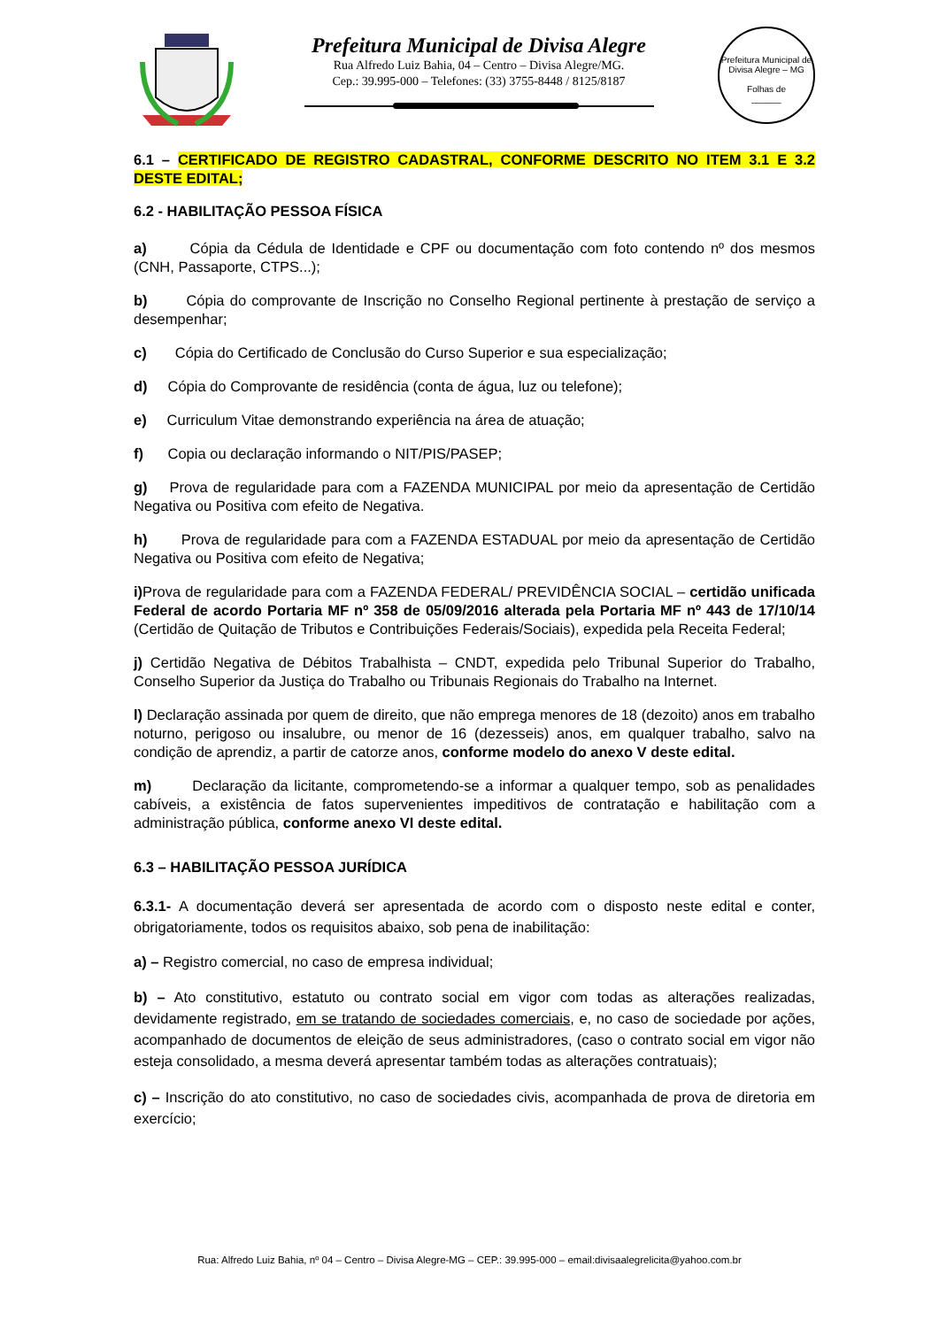Prefeitura Municipal de Divisa Alegre
Rua Alfredo Luiz Bahia, 04 – Centro – Divisa Alegre/MG.
Cep.: 39.995-000 – Telefones: (33) 3755-8448 / 8125/8187
Prefeitura Municipal de Divisa Alegre – MG
Folhas de
______
6.1 – CERTIFICADO DE REGISTRO CADASTRAL, CONFORME DESCRITO NO ITEM 3.1 E 3.2 DESTE EDITAL;
6.2 - HABILITAÇÃO PESSOA FÍSICA
a) Cópia da Cédula de Identidade e CPF ou documentação com foto contendo nº dos mesmos (CNH, Passaporte, CTPS...);
b) Cópia do comprovante de Inscrição no Conselho Regional pertinente à prestação de serviço a desempenhar;
c) Cópia do Certificado de Conclusão do Curso Superior e sua especialização;
d) Cópia do Comprovante de residência (conta de água, luz ou telefone);
e) Curriculum Vitae demonstrando experiência na área de atuação;
f) Copia ou declaração informando o NIT/PIS/PASEP;
g) Prova de regularidade para com a FAZENDA MUNICIPAL por meio da apresentação de Certidão Negativa ou Positiva com efeito de Negativa.
h) Prova de regularidade para com a FAZENDA ESTADUAL por meio da apresentação de Certidão Negativa ou Positiva com efeito de Negativa;
i) Prova de regularidade para com a FAZENDA FEDERAL/ PREVIDÊNCIA SOCIAL – certidão unificada Federal de acordo Portaria MF nº 358 de 05/09/2016 alterada pela Portaria MF nº 443 de 17/10/14 (Certidão de Quitação de Tributos e Contribuições Federais/Sociais), expedida pela Receita Federal;
j) Certidão Negativa de Débitos Trabalhista – CNDT, expedida pelo Tribunal Superior do Trabalho, Conselho Superior da Justiça do Trabalho ou Tribunais Regionais do Trabalho na Internet.
l) Declaração assinada por quem de direito, que não emprega menores de 18 (dezoito) anos em trabalho noturno, perigoso ou insalubre, ou menor de 16 (dezesseis) anos, em qualquer trabalho, salvo na condição de aprendiz, a partir de catorze anos, conforme modelo do anexo V deste edital.
m) Declaração da licitante, comprometendo-se a informar a qualquer tempo, sob as penalidades cabíveis, a existência de fatos supervenientes impeditivos de contratação e habilitação com a administração pública, conforme anexo VI deste edital.
6.3 – HABILITAÇÃO PESSOA JURÍDICA
6.3.1- A documentação deverá ser apresentada de acordo com o disposto neste edital e conter, obrigatoriamente, todos os requisitos abaixo, sob pena de inabilitação:
a) – Registro comercial, no caso de empresa individual;
b) – Ato constitutivo, estatuto ou contrato social em vigor com todas as alterações realizadas, devidamente registrado, em se tratando de sociedades comerciais, e, no caso de sociedade por ações, acompanhado de documentos de eleição de seus administradores, (caso o contrato social em vigor não esteja consolidado, a mesma deverá apresentar também todas as alterações contratuais);
c) – Inscrição do ato constitutivo, no caso de sociedades civis, acompanhada de prova de diretoria em exercício;
Rua: Alfredo Luiz Bahia, nº 04 – Centro – Divisa Alegre-MG – CEP.: 39.995-000 – email:divisaalegrelicita@yahoo.com.br